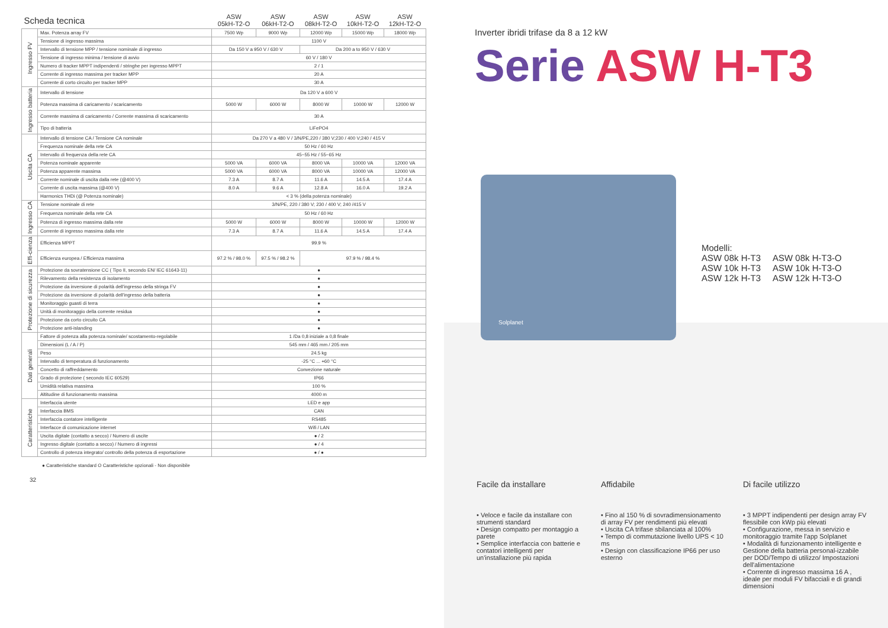| Scheda tecnica | | ASW 05kH-T2-O | ASW 06kH-T2-O | ASW 08kH-T2-O | ASW 10kH-T2-O | ASW 12kH-T2-O |
| --- | --- | --- | --- | --- | --- | --- |
| Ingresso FV | Max. Potenza array FV | 7500 Wp | 9000 Wp | 12000 Wp | 15000 Wp | 18000 Wp |
| | Tensione di ingresso massima | 1100 V | | | | |
| | Intervallo di tensione MPP / tensione nominale di ingresso | Da 150 V a 950 V / 630 V | | Da 200 a to 950 V / 630 V | | |
| | Tensione di ingresso minima / tensione di avvio | 60 V / 180 V | | | | |
| | Numero di tracker MPPT indipendenti / stringhe per ingresso MPPT | 2 / 1 | | | | |
| | Corrente di ingresso massima per tracker MPP | 20 A | | | | |
| | Corrente di corto circuito per tracker MPP | 30 A | | | | |
| Ingresso batteria | Intervallo di tensione | Da 120 V a 600 V | | | | |
| | Potenza massima di caricamento / scaricamento | 5000 W | 6000 W | 8000 W | 10000 W | 12000 W |
| | Corrente massima di caricamento / Corrente massima di scaricamento | 30 A | | | | |
| | Tipo di batteria | LiFePO4 | | | | |
| Uscita CA | Intervallo di tensione CA / Tensione CA nominale | Da 270 V a 480 V / 3/N/PE,220 / 380 V;230 / 400 V;240 / 415 V | | | | |
| | Frequenza nominale della rete CA | 50 Hz / 60 Hz | | | | |
| | Intervallo di frequenza della rete CA | 45~55 Hz / 55~65 Hz | | | | |
| | Potenza nominale apparente | 5000 VA | 6000 VA | 8000 VA | 10000 VA | 12000 VA |
| | Potenza apparente massima | 5000 VA | 6000 VA | 8000 VA | 10000 VA | 12000 VA |
| | Corrente nominale di uscita dalla rete (@400 V) | 7.3 A | 8.7 A | 11.6 A | 14.5 A | 17.4 A |
| | Corrente di uscita massima (@400 V) | 8.0 A | 9.6 A | 12.8 A | 16.0 A | 19.2 A |
| | Harmonics THDi (@ Potenza nominale) | < 3 % (della potenza nominale) | | | | |
| Ingresso CA | Tensione nominale di rete | 3/N/PE, 220 / 380 V; 230 / 400 V; 240 /415 V | | | | |
| | Frequenza nominale della rete CA | 50 Hz / 60 Hz | | | | |
| | Potenza di ingresso massima dalla rete | 5000 W | 6000 W | 8000 W | 10000 W | 12000 W |
| | Corrente di ingresso massima dalla rete | 7.3 A | 8.7 A | 11.6 A | 14.5 A | 17.4 A |
| Effi-cienza | Efficienza MPPT | 99.9 % | | | | |
| | Efficienza europea / Efficienza massima | 97.2 % / 98.0 % | 97.5 % / 98.2 % | 97.9 % / 98.4 % | | |
| Protezione di sicurezza | Protezione da sovratensione CC ( Tipo II, secondo EN/ IEC 61643-11) | ● | | | | |
| | Rilevamento della resistenza di isolamento | ● | | | | |
| | Protezione da inversione di polarità dell'ingresso della stringa FV | ● | | | | |
| | Protezione da inversione di polarità dell'ingresso della batteria | ● | | | | |
| | Monitoraggio guasti di terra | ● | | | | |
| | Unità di monitoraggio della corrente residua | ● | | | | |
| | Protezione da corto circuito CA | ● | | | | |
| | Protezione anti-islanding | ● | | | | |
| Dati generali | Fattore di potenza alla potenza nominale/ scostamento-regolabile | 1 /Da 0,8 iniziale a 0,8 finale | | | | |
| | Dimensioni (L / A / P) | 545 mm / 465 mm / 205 mm | | | | |
| | Peso | 24.5 kg | | | | |
| | Intervallo di temperatura di funzionamento | -25 °C ... +60 °C | | | | |
| | Concetto di raffreddamento | Convezione naturale | | | | |
| | Grado di protezione ( secondo IEC 60529) | IP66 | | | | |
| | Umidità relativa massima | 100 % | | | | |
| | Altitudine di funzionamento massima | 4000 m | | | | |
| Caratteristiche | Interfaccia utente | LED e app | | | | |
| | Interfaccia BMS | CAN | | | | |
| | Interfaccia contatore intelligente | RS485 | | | | |
| | Interfacce di comunicazione internet | Wifi / LAN | | | | |
| | Uscita digitale (contatto a secco) / Numero di uscite | ● / 2 | | | | |
| | Ingresso digitale (contatto a secco) / Numero di ingressi | ● / 4 | | | | |
| | Controllo di potenza integrato/ controllo della potenza di esportazione | ● / ● | | | | |
● Caratteristiche standard O Caratteristiche opzionali - Non disponibile
32
Inverter ibridi trifase da 8 a 12 kW
Serie ASW H-T3
Solplanet
Modelli:
ASW 08k H-T3
ASW 10k H-T3
ASW 12k H-T3
ASW 08k H-T3-O
ASW 10k H-T3-O
ASW 12k H-T3-O
Facile da installare
• Veloce e facile da installare con strumenti standard
• Design compatto per montaggio a parete
• Semplice interfaccia con batterie e contatori intelligenti per un'installazione più rapida
Affidabile
• Fino al 150 % di sovradimensionamento di array FV per rendimenti più elevati
• Uscita CA trifase sbilanciata al 100%
• Tempo di commutazione livello UPS < 10 ms
• Design con classificazione IP66 per uso esterno
Di facile utilizzo
• 3 MPPT indipendenti per design array FV flessibile con kWp più elevati
• Configurazione, messa in servizio e monitoraggio tramite l'app Solplanet
• Modalità di funzionamento intelligente e Gestione della batteria personal-izzabile per DOD/Tempo di utilizzo/ Impostazioni dell'alimentazione
• Corrente di ingresso massima 16 A , ideale per moduli FV bifacciali e di grandi dimensioni